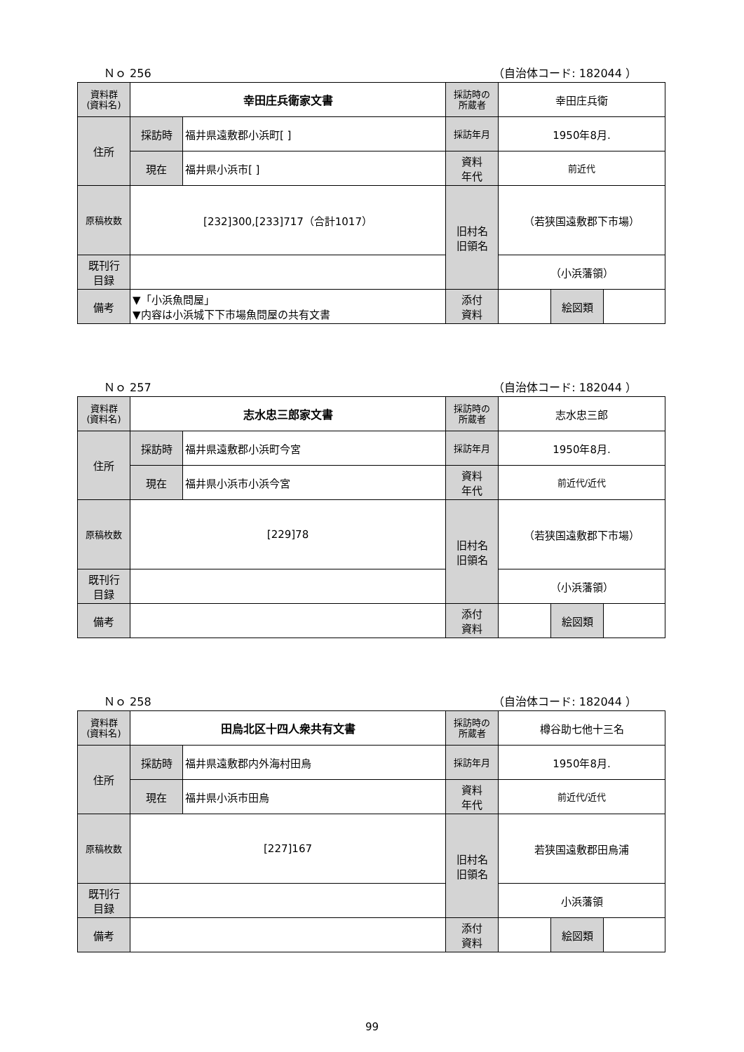Ｎｏ 256 （自治体コード: 182044 ）
| 資料群 (資料名) | 幸田庄兵衛家文書 | | 採訪時の 所蔵者 | 幸田庄兵衛 | | |
| 住所 | 採訪時 | 福井県遠敷郡小浜町[ ] | 採訪年月 | 1950年8月. | | |
| | 現在 | 福井県小浜市[ ] | 資料 年代 | 前近代 | | |
| 原稿枚数 | [232]300,[233]717（合計1017） | | 旧村名 旧領名 | （若狭国遠敷郡下市場） | | |
| 既刊行 目録 | | | | （小浜藩領） | | |
| 備考 | ▼「小浜魚問屋」 ▼内容は小浜城下下市場魚問屋の共有文書 | | | | | |
| | | | 添付 資料 | | 絵図類 | |
Ｎｏ 257 （自治体コード: 182044 ）
| 資料群 (資料名) | 志水忠三郎家文書 | | 採訪時の 所蔵者 | 志水忠三郎 | | |
| 住所 | 採訪時 | 福井県遠敷郡小浜町今宮 | 採訪年月 | 1950年8月. | | |
| | 現在 | 福井県小浜市小浜今宮 | 資料 年代 | 前近代/近代 | | |
| 原稿枚数 | [229]78 | | 旧村名 旧領名 | （若狭国遠敷郡下市場） | | |
| 既刊行 目録 | | | | （小浜藩領） | | |
| 備考 | | | | | | |
| | | | 添付 資料 | | 絵図類 | |
Ｎｏ 258 （自治体コード: 182044 ）
| 資料群 (資料名) | 田烏北区十四人衆共有文書 | | 採訪時の 所蔵者 | 樽谷助七他十三名 | | |
| 住所 | 採訪時 | 福井県遠敷郡内外海村田烏 | 採訪年月 | 1950年8月. | | |
| | 現在 | 福井県小浜市田烏 | 資料 年代 | 前近代/近代 | | |
| 原稿枚数 | [227]167 | | 旧村名 旧領名 | 若狭国遠敷郡田烏浦 | | |
| 既刊行 目録 | | | | 小浜藩領 | | |
| 備考 | | | | | | |
| | | | 添付 資料 | | 絵図類 | |
99